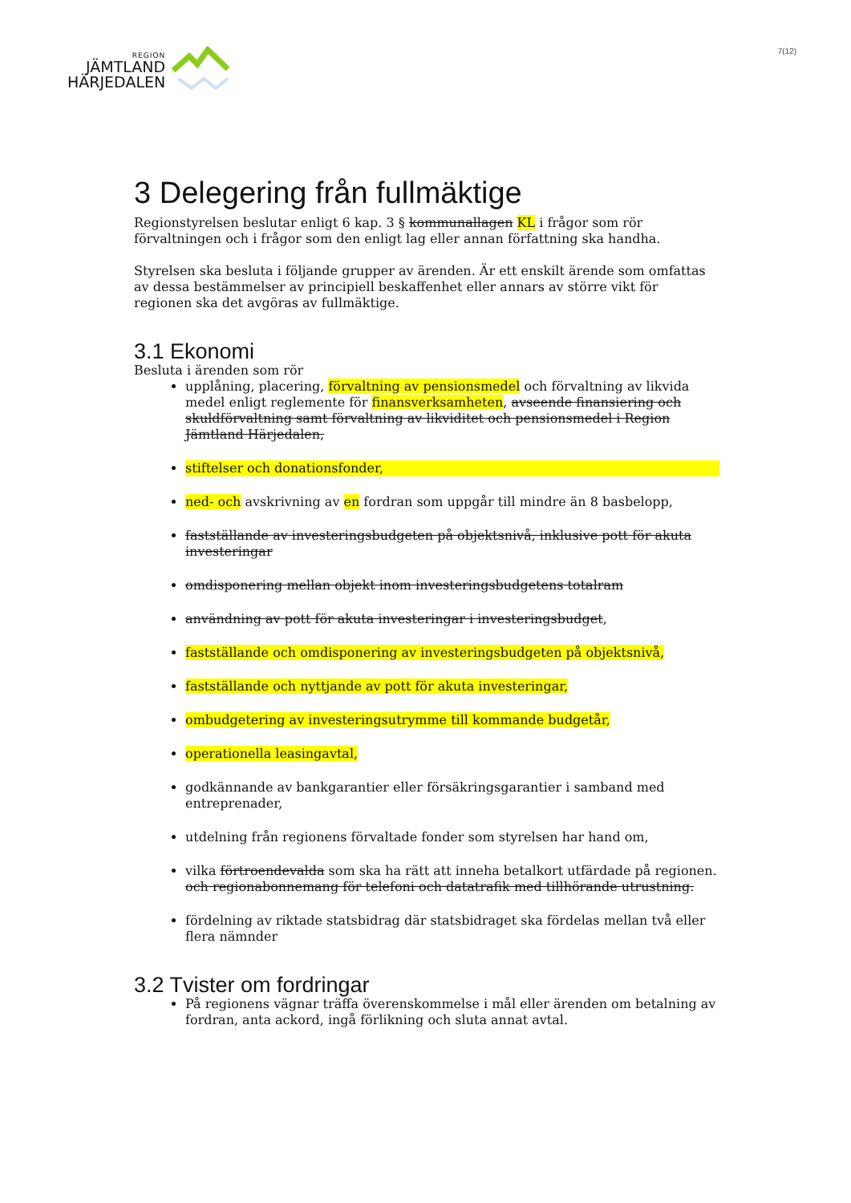REGION
JÄMTLAND
HÄRJEDALEN
7(12)
3 Delegering från fullmäktige
Regionstyrelsen beslutar enligt 6 kap. 3 § kommunallagen KL i frågor som rör förvaltningen och i frågor som den enligt lag eller annan författning ska handha.
Styrelsen ska besluta i följande grupper av ärenden. Är ett enskilt ärende som omfattas av dessa bestämmelser av principiell beskaffenhet eller annars av större vikt för regionen ska det avgöras av fullmäktige.
3.1 Ekonomi
Besluta i ärenden som rör
upplåning, placering, förvaltning av pensionsmedel och förvaltning av likvida medel enligt reglemente för finansverksamheten, avseende finansiering och skuldförvaltning samt förvaltning av likviditet och pensionsmedel i Region Jämtland Härjedalen,
stiftelser och donationsfonder,
ned- och avskrivning av en fordran som uppgår till mindre än 8 basbelopp,
fastställande av investeringsbudgeten på objektsnivå, inklusive pott för akuta investeringar
omdisponering mellan objekt inom investeringsbudgetens totalram
användning av pott för akuta investeringar i investeringsbudget,
fastställande och omdisponering av investeringsbudgeten på objektsnivå,
fastställande och nyttjande av pott för akuta investeringar,
ombudgetering av investeringsutrymme till kommande budgetår,
operationella leasingavtal,
godkännande av bankgarantier eller försäkringsgarantier i samband med entreprenader,
utdelning från regionens förvaltade fonder som styrelsen har hand om,
vilka förtroendevalda som ska ha rätt att inneha betalkort utfärdade på regionen. och regionabonnemang för telefoni och datatrafik med tillhörande utrustning.
fördelning av riktade statsbidrag där statsbidraget ska fördelas mellan två eller flera nämnder
3.2 Tvister om fordringar
På regionens vägnar träffa överenskommelse i mål eller ärenden om betalning av fordran, anta ackord, ingå förlikning och sluta annat avtal.